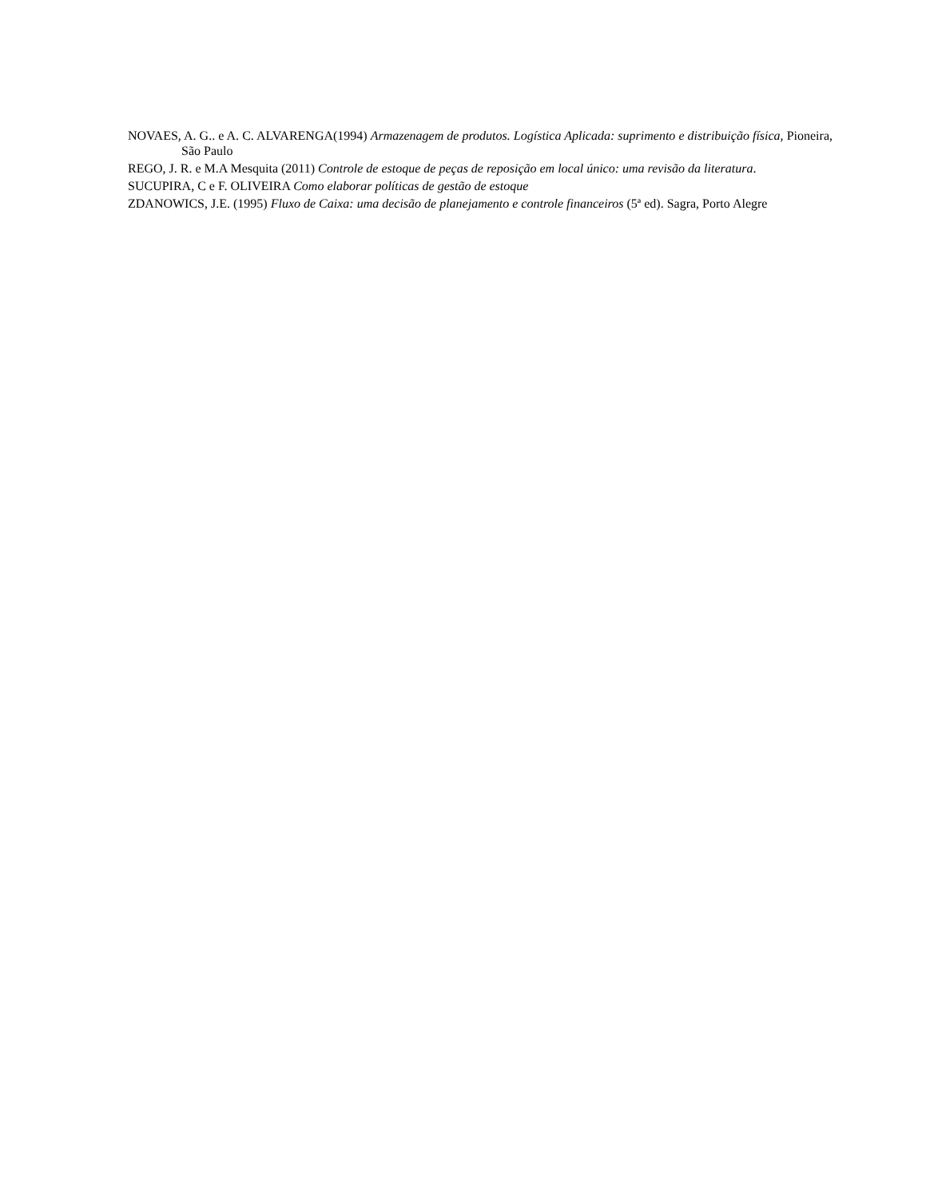NOVAES, A. G.. e A. C. ALVARENGA(1994) Armazenagem de produtos. Logística Aplicada: suprimento e distribuição física, Pioneira, São Paulo
REGO, J. R. e M.A Mesquita (2011) Controle de estoque de peças de reposição em local único: uma revisão da literatura.
SUCUPIRA, C e F. OLIVEIRA Como elaborar políticas de gestão de estoque
ZDANOWICS, J.E. (1995) Fluxo de Caixa: uma decisão de planejamento e controle financeiros (5ª ed). Sagra, Porto Alegre